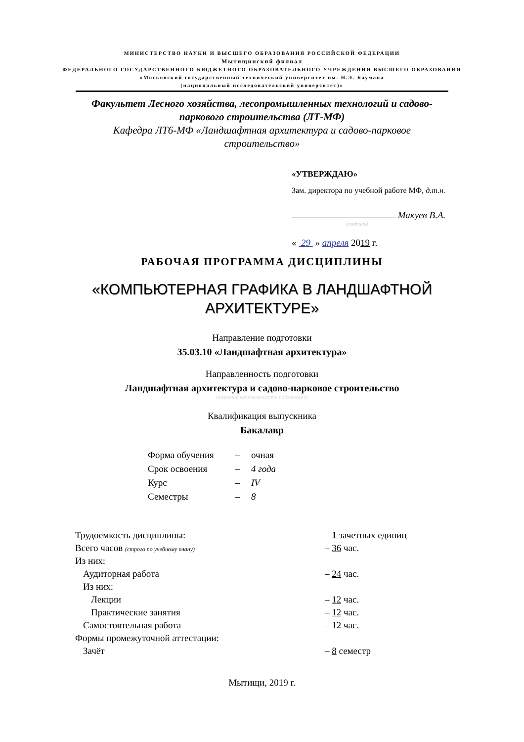МИНИСТЕРСТВО НАУКИ И ВЫСШЕГО ОБРАЗОВАНИЯ РОССИЙСКОЙ ФЕДЕРАЦИИ
Мытищинский филиал
ФЕДЕРАЛЬНОГО ГОСУДАРСТВЕННОГО БЮДЖЕТНОГО ОБРАЗОВАТЕЛЬНОГО УЧРЕЖДЕНИЯ ВЫСШЕГО ОБРАЗОВАНИЯ
«Московский государственный технический университет им. Н.Э. Баумана
(национальный исследовательский университет)»
Факультет Лесного хозяйства, лесопромышленных технологий и садово-
паркового строительства (ЛТ-МФ)
Кафедра ЛТ6-МФ «Ландшафтная архитектура и садово-парковое
строительство»
«УТВЕРЖДАЮ»
Зам. директора по учебной работе МФ, д.т.н.
Макуев В.А.
(подпись)
« 29 » апреля 2019 г.
РАБОЧАЯ ПРОГРАММА ДИСЦИПЛИНЫ
«КОМПЬЮТЕРНАЯ ГРАФИКА В ЛАНДШАФТНОЙ
АРХИТЕКТУРЕ»
Направление подготовки
35.03.10 «Ландшафтная архитектура»
Направленность подготовки
Ландшафтная архитектура и садово-парковое строительство
(название направленности подготовки)
Квалификация выпускника
Бакалавр
| Форма обучения | – | очная |
| Срок освоения | – | 4 года |
| Курс | – | IV |
| Семестры | – | 8 |
| Трудоемкость дисциплины: | – 1 зачетных единиц |
| Всего часов (строго по учебному плану) | – 36 час. |
| Из них: | |
| Аудиторная работа | – 24 час. |
| Из них: | |
| Лекции | – 12 час. |
| Практические занятия | – 12 час. |
| Самостоятельная работа | – 12 час. |
| Формы промежуточной аттестации: | |
| Зачёт | – 8 семестр |
Мытищи, 2019 г.